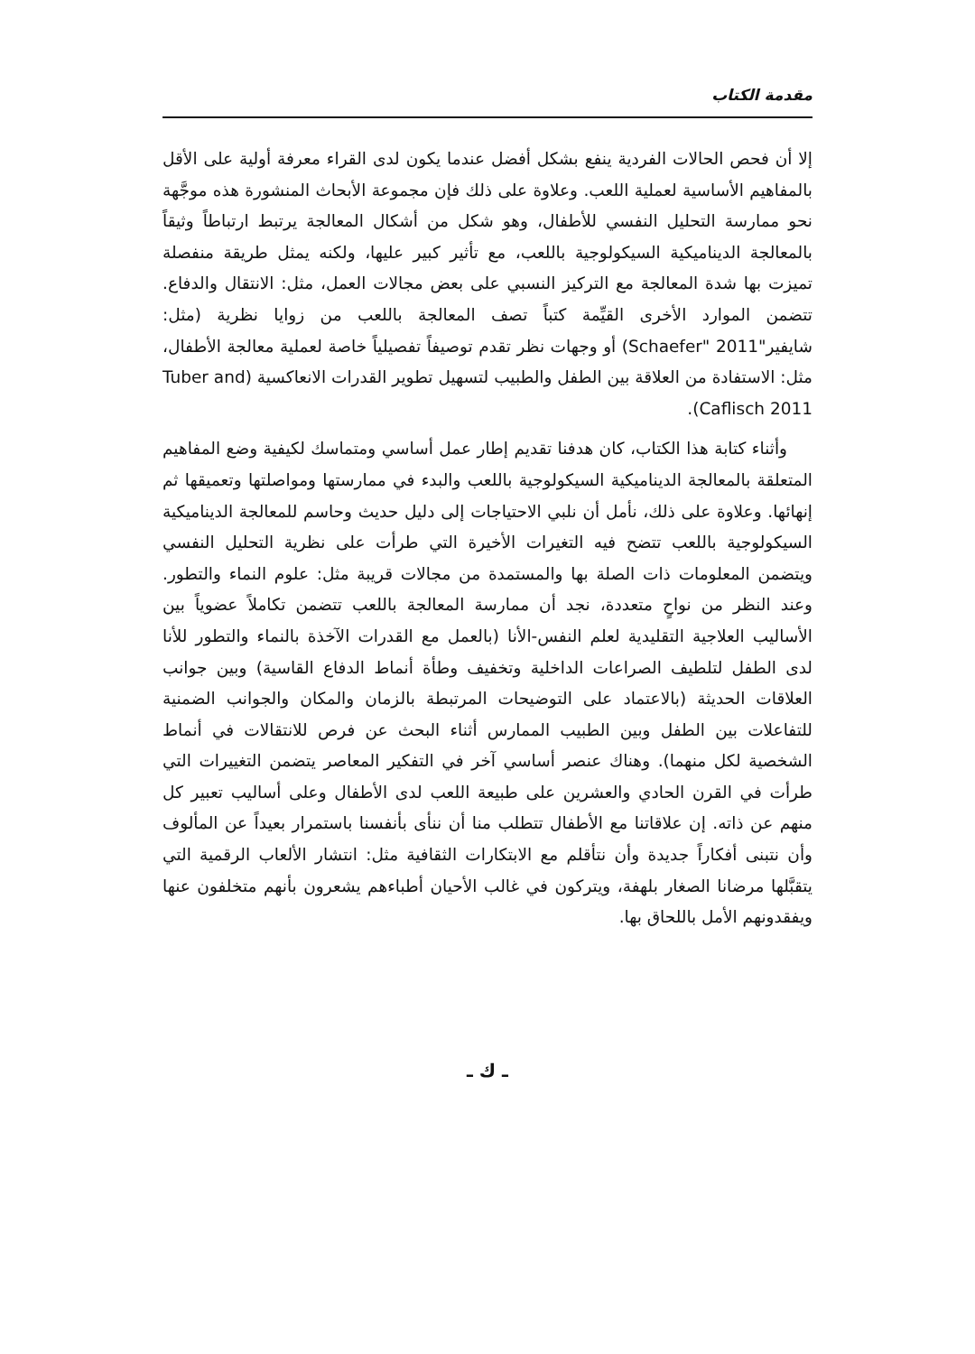مقدمة الكتاب
إلا أن فحص الحالات الفردية ينفع بشكل أفضل عندما يكون لدى القراء معرفة أولية على الأقل بالمفاهيم الأساسية لعملية اللعب. وعلاوة على ذلك فإن مجموعة الأبحاث المنشورة هذه موجَّهة نحو ممارسة التحليل النفسي للأطفال، وهو شكل من أشكال المعالجة يرتبط ارتباطاً وثيقاً بالمعالجة الديناميكية السيكولوجية باللعب، مع تأثير كبير عليها، ولكنه يمثل طريقة منفصلة تميزت بها شدة المعالجة مع التركيز النسبي على بعض مجالات العمل، مثل: الانتقال والدفاع. تتضمن الموارد الأخرى القيِّمة كتباً تصف المعالجة باللعب من زوايا نظرية (مثل: شايفير"Schaefer" 2011) أو وجهات نظر تقدم توصيفاً تفصيلياً خاصة لعملية معالجة الأطفال، مثل: الاستفادة من العلاقة بين الطفل والطبيب لتسهيل تطوير القدرات الانعاكسية (Tuber and Caflisch 2011).
وأثناء كتابة هذا الكتاب، كان هدفنا تقديم إطار عمل أساسي ومتماسك لكيفية وضع المفاهيم المتعلقة بالمعالجة الديناميكية السيكولوجية باللعب والبدء في ممارستها ومواصلتها وتعميقها ثم إنهائها. وعلاوة على ذلك، نأمل أن نلبي الاحتياجات إلى دليل حديث وحاسم للمعالجة الديناميكية السيكولوجية باللعب تتضح فيه التغيرات الأخيرة التي طرأت على نظرية التحليل النفسي ويتضمن المعلومات ذات الصلة بها والمستمدة من مجالات قريبة مثل: علوم النماء والتطور. وعند النظر من نواحٍ متعددة، نجد أن ممارسة المعالجة باللعب تتضمن تكاملاً عضوياً بين الأساليب العلاجية التقليدية لعلم النفس-الأنا (بالعمل مع القدرات الآخذة بالنماء والتطور للأنا لدى الطفل لتلطيف الصراعات الداخلية وتخفيف وطأة أنماط الدفاع القاسية) وبين جوانب العلاقات الحديثة (بالاعتماد على التوضيحات المرتبطة بالزمان والمكان والجوانب الضمنية للتفاعلات بين الطفل وبين الطبيب الممارس أثناء البحث عن فرص للانتقالات في أنماط الشخصية لكل منهما). وهناك عنصر أساسي آخر في التفكير المعاصر يتضمن التغييرات التي طرأت في القرن الحادي والعشرين على طبيعة اللعب لدى الأطفال وعلى أساليب تعبير كل منهم عن ذاته. إن علاقاتنا مع الأطفال تتطلب منا أن ننأى بأنفسنا باستمرار بعيداً عن المألوف وأن نتبنى أفكاراً جديدة وأن نتأقلم مع الابتكارات الثقافية مثل: انتشار الألعاب الرقمية التي يتقبَّلها مرضانا الصغار بلهفة، ويتركون في غالب الأحيان أطباءهم يشعرون بأنهم متخلفون عنها ويفقدونهم الأمل باللحاق بها.
ـ ك ـ